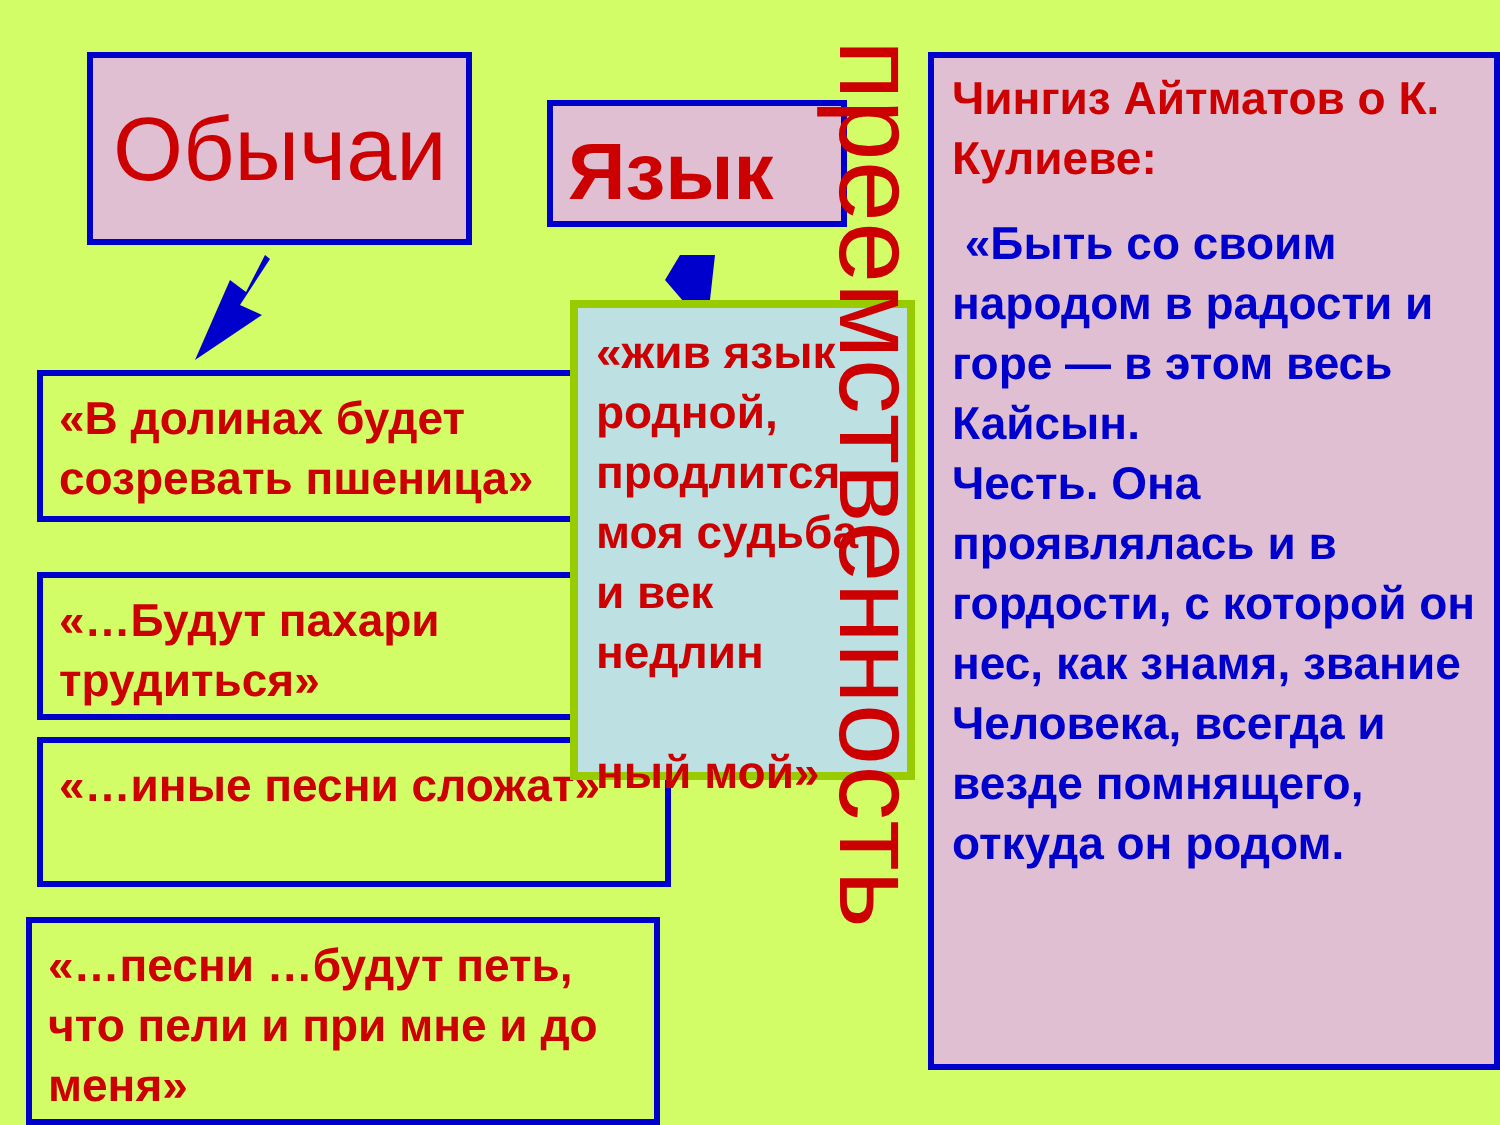Обычаи Язык
«В долинах будет созревать пшеница»
«…Будут пахари трудиться»
«…иные песни сложат»
«…песни …будут петь, что пели и при мне и до меня»
«жив язык родной, продлится моя судьба и век недлин
ный мой»
преемственность
Чингиз Айтматов о К. Кулиеве:
«Быть со своим народом в радости и горе — в этом весь Кайсын.
Честь. Она проявлялась и в гордости, с которой он нес, как знамя, звание Человека, всегда и везде помнящего, откуда он родом.